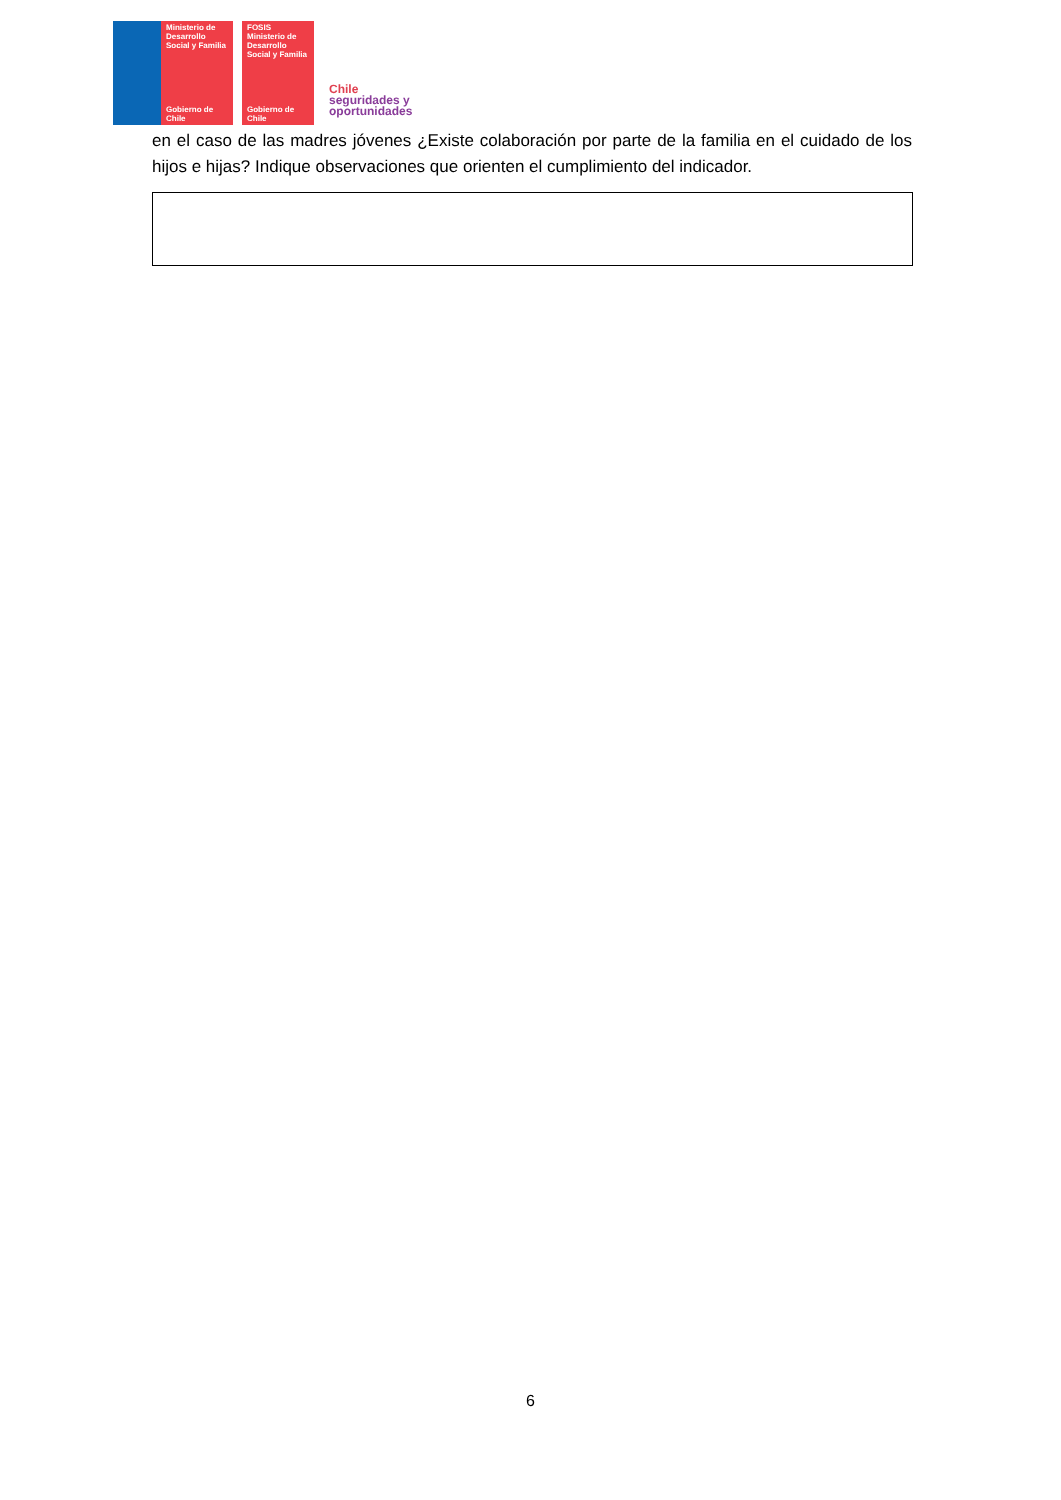Ministerio de Desarrollo Social y Familia
Gobierno de Chile
FOSIS
Ministerio de Desarrollo Social y Familia
Gobierno de Chile
Chile
seguridades y
oportunidades
en el caso de las madres jóvenes ¿Existe colaboración por parte de la familia en el cuidado de los hijos e hijas? Indique observaciones que orienten el cumplimiento del indicador.
6